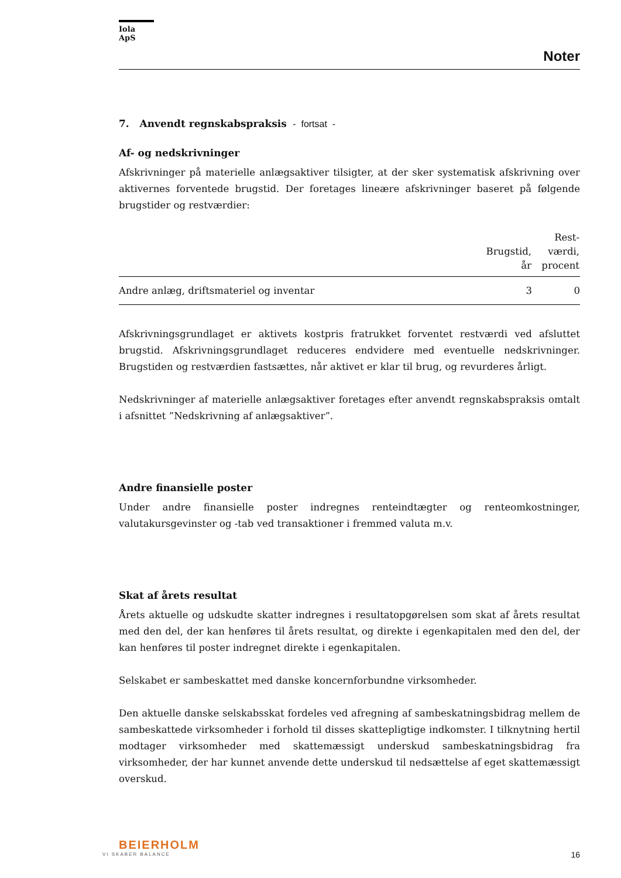Iola ApS
Noter
7. Anvendt regnskabspraksis - fortsat -
Af- og nedskrivninger
Afskrivninger på materielle anlægsaktiver tilsigter, at der sker systematisk afskrivning over aktivernes forventede brugstid. Der foretages lineære afskrivninger baseret på følgende brugstider og restværdier:
| | Brugstid, år | Rest- værdi, procent |
| --- | --- | --- |
| Andre anlæg, driftsmateriel og inventar | 3 | 0 |
Afskrivningsgrundlaget er aktivets kostpris fratrukket forventet restværdi ved afsluttet brugstid. Afskrivningsgrundlaget reduceres endvidere med eventuelle nedskrivninger. Brugstiden og restværdien fastsættes, når aktivet er klar til brug, og revurderes årligt.
Nedskrivninger af materielle anlægsaktiver foretages efter anvendt regnskabspraksis omtalt i afsnittet ”Nedskrivning af anlægsaktiver”.
Andre finansielle poster
Under andre finansielle poster indregnes renteindtægter og renteomkostninger, valutakursgevinster og -tab ved transaktioner i fremmed valuta m.v.
Skat af årets resultat
Årets aktuelle og udskudte skatter indregnes i resultatopgørelsen som skat af årets resultat med den del, der kan henføres til årets resultat, og direkte i egenkapitalen med den del, der kan henføres til poster indregnet direkte i egenkapitalen.
Selskabet er sambeskattet med danske koncernforbundne virksomheder.
Den aktuelle danske selskabsskat fordeles ved afregning af sambeskatningsbidrag mellem de sambeskattede virksomheder i forhold til disses skattepligtige indkomster. I tilknytning hertil modtager virksomheder med skattemæssigt underskud sambeskatningsbidrag fra virksomheder, der har kunnet anvende dette underskud til nedsættelse af eget skattemæssigt overskud.
BEIERHOLM
VI SKABER BALANCE
16